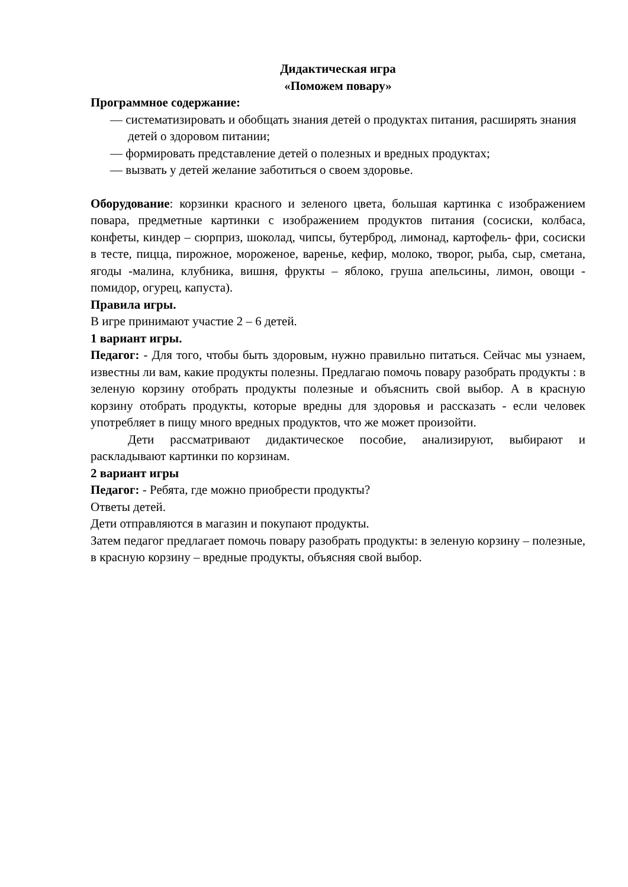Дидактическая игра
«Поможем повару»
Программное содержание:
— систематизировать и обобщать знания детей о продуктах питания, расширять знания детей о здоровом питании;
— формировать представление детей о полезных и вредных продуктах;
— вызвать у детей желание заботиться о своем здоровье.
Оборудование: корзинки красного и зеленого цвета, большая картинка с изображением повара, предметные картинки с изображением продуктов питания (сосиски, колбаса, конфеты, киндер – сюрприз, шоколад, чипсы, бутерброд, лимонад, картофель- фри, сосиски в тесте, пицца, пирожное, мороженое, варенье, кефир, молоко, творог, рыба, сыр, сметана, ягоды -малина, клубника, вишня, фрукты – яблоко, груша апельсины, лимон, овощи - помидор, огурец, капуста).
Правила игры.
В игре принимают участие 2 – 6 детей.
1 вариант игры.
Педагог: - Для того, чтобы быть здоровым, нужно правильно питаться. Сейчас мы узнаем, известны ли вам, какие продукты полезны. Предлагаю помочь повару разобрать продукты : в зеленую корзину отобрать продукты полезные и объяснить свой выбор. А в красную корзину отобрать продукты, которые вредны для здоровья и рассказать - если человек употребляет в пищу много вредных продуктов, что же может произойти.
Дети рассматривают дидактическое пособие, анализируют, выбирают и раскладывают картинки по корзинам.
2 вариант игры
Педагог: - Ребята, где можно приобрести продукты?
Ответы детей.
Дети отправляются в магазин и покупают продукты.
Затем педагог предлагает помочь повару разобрать продукты: в зеленую корзину – полезные, в красную корзину – вредные продукты, объясняя свой выбор.